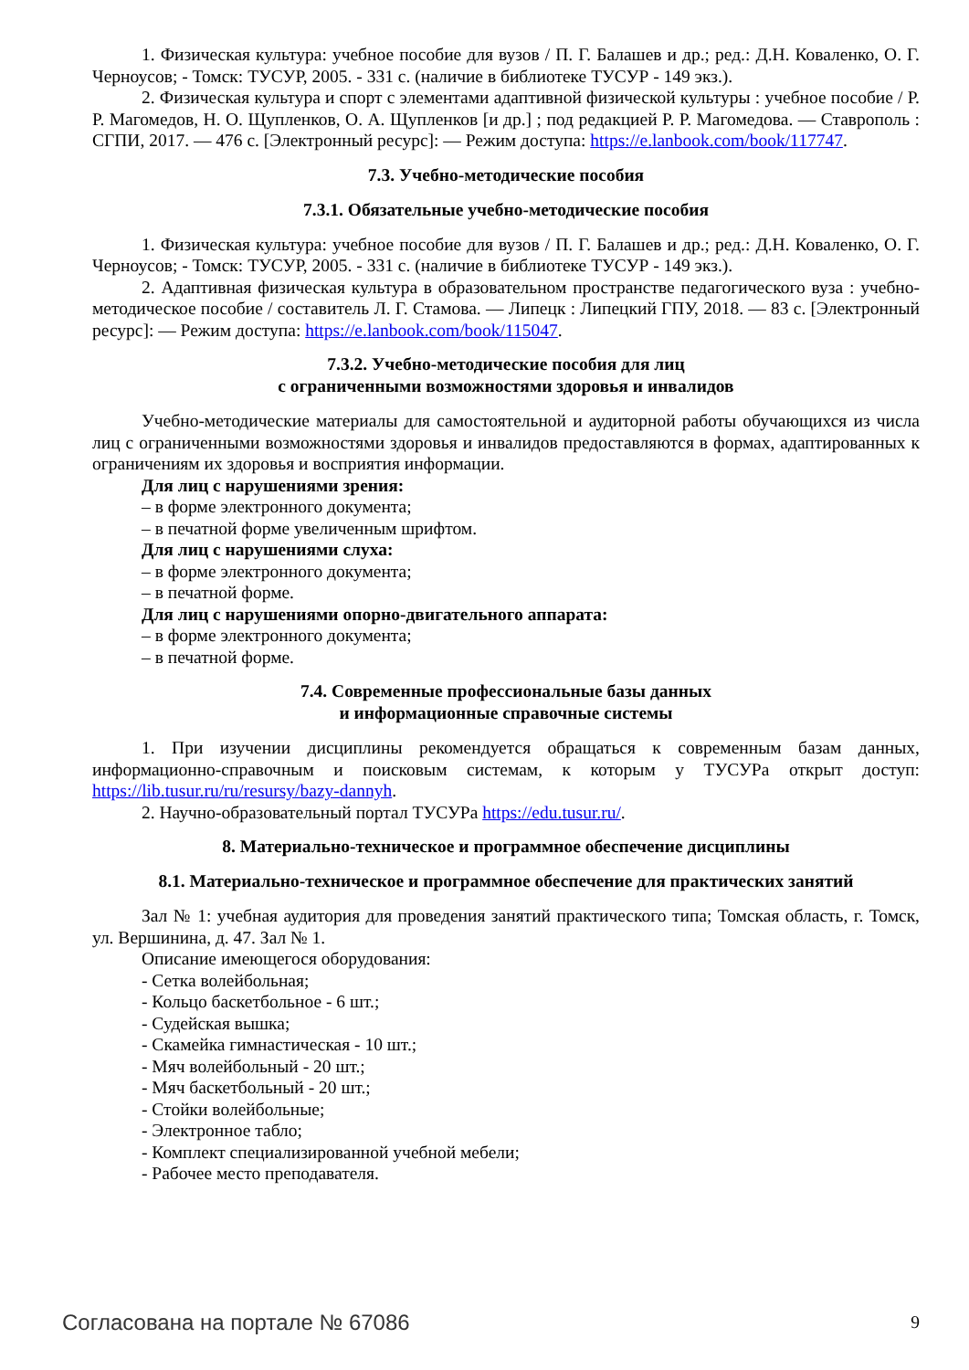1. Физическая культура: учебное пособие для вузов / П. Г. Балашев и др.; ред.: Д.Н. Коваленко, О. Г. Черноусов; - Томск: ТУСУР, 2005. - 331 с. (наличие в библиотеке ТУСУР - 149 экз.).
2. Физическая культура и спорт с элементами адаптивной физической культуры : учебное пособие / Р. Р. Магомедов, Н. О. Щупленков, О. А. Щупленков [и др.] ; под редакцией Р. Р. Магомедова. — Ставрополь : СГПИ, 2017. — 476 с. [Электронный ресурс]: — Режим доступа: https://e.lanbook.com/book/117747.
7.3. Учебно-методические пособия
7.3.1. Обязательные учебно-методические пособия
1. Физическая культура: учебное пособие для вузов / П. Г. Балашев и др.; ред.: Д.Н. Коваленко, О. Г. Черноусов; - Томск: ТУСУР, 2005. - 331 с. (наличие в библиотеке ТУСУР - 149 экз.).
2. Адаптивная физическая культура в образовательном пространстве педагогического вуза : учебно-методическое пособие / составитель Л. Г. Стамова. — Липецк : Липецкий ГПУ, 2018. — 83 с. [Электронный ресурс]: — Режим доступа: https://e.lanbook.com/book/115047.
7.3.2. Учебно-методические пособия для лиц
с ограниченными возможностями здоровья и инвалидов
Учебно-методические материалы для самостоятельной и аудиторной работы обучающихся из числа лиц с ограниченными возможностями здоровья и инвалидов предоставляются в формах, адаптированных к ограничениям их здоровья и восприятия информации.
Для лиц с нарушениями зрения:
– в форме электронного документа;
– в печатной форме увеличенным шрифтом.
Для лиц с нарушениями слуха:
– в форме электронного документа;
– в печатной форме.
Для лиц с нарушениями опорно-двигательного аппарата:
– в форме электронного документа;
– в печатной форме.
7.4. Современные профессиональные базы данных
и информационные справочные системы
1. При изучении дисциплины рекомендуется обращаться к современным базам данных, информационно-справочным и поисковым системам, к которым у ТУСУРа открыт доступ: https://lib.tusur.ru/ru/resursy/bazy-dannyh.
2. Научно-образовательный портал ТУСУРа https://edu.tusur.ru/.
8. Материально-техническое и программное обеспечение дисциплины
8.1. Материально-техническое и программное обеспечение для практических занятий
Зал № 1: учебная аудитория для проведения занятий практического типа; Томская область, г. Томск, ул. Вершинина, д. 47. Зал № 1.
Описание имеющегося оборудования:
- Сетка волейбольная;
- Кольцо баскетбольное - 6 шт.;
- Судейская вышка;
- Скамейка гимнастическая - 10 шт.;
- Мяч волейбольный - 20 шт.;
- Мяч баскетбольный - 20 шт.;
- Стойки волейбольные;
- Электронное табло;
- Комплект специализированной учебной мебели;
- Рабочее место преподавателя.
Согласована на портале № 67086 9